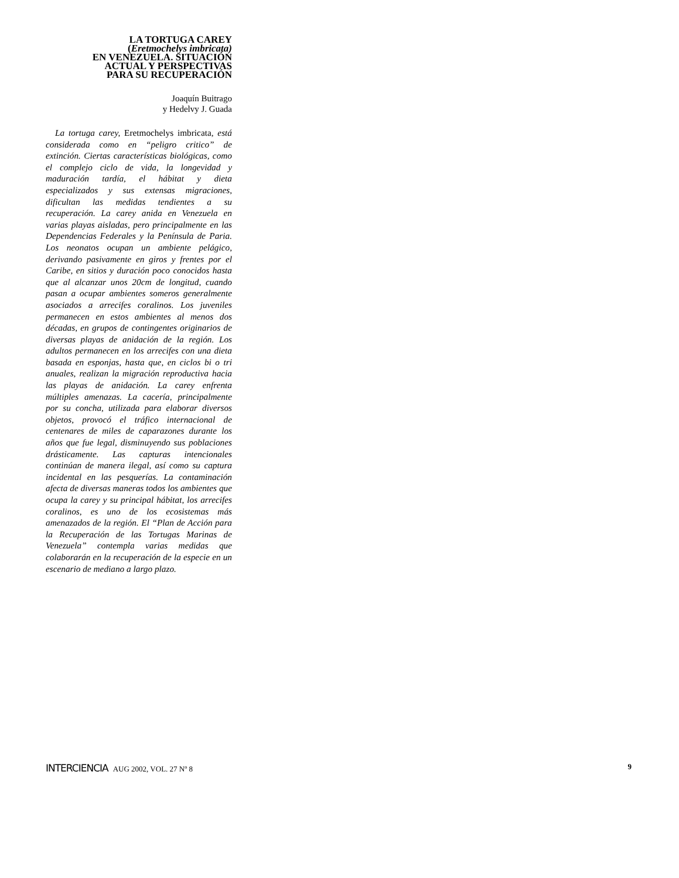LA TORTUGA CAREY
(Eretmochelys imbricata)
EN VENEZUELA. SITUACIÓN
ACTUAL Y PERSPECTIVAS
PARA SU RECUPERACIÓN
Joaquín Buitrago
y Hedelvy J. Guada
La tortuga carey, Eretmochelys imbricata, está considerada como en “peligro critico” de extinción. Ciertas características biológicas, como el complejo ciclo de vida, la longevidad y maduración tardía, el hábitat y dieta especializados y sus extensas migraciones, dificultan las medidas tendientes a su recuperación. La carey anida en Venezuela en varias playas aisladas, pero principalmente en las Dependencias Federales y la Península de Paria. Los neonatos ocupan un ambiente pelágico, derivando pasivamente en giros y frentes por el Caribe, en sitios y duración poco conocidos hasta que al alcanzar unos 20cm de longitud, cuando pasan a ocupar ambientes someros generalmente asociados a arrecifes coralinos. Los juveniles permanecen en estos ambientes al menos dos décadas, en grupos de contingentes originarios de diversas playas de anidación de la región. Los adultos permanecen en los arrecifes con una dieta basada en esponjas, hasta que, en ciclos bi o tri anuales, realizan la migración reproductiva hacia las playas de anidación. La carey enfrenta múltiples amenazas. La cacería, principalmente por su concha, utilizada para elaborar diversos objetos, provocó el tráfico internacional de centenares de miles de caparazones durante los años que fue legal, disminuyendo sus poblaciones drásticamente. Las capturas intencionales continúan de manera ilegal, así como su captura incidental en las pesquerías. La contaminación afecta de diversas maneras todos los ambientes que ocupa la carey y su principal hábitat, los arrecifes coralinos, es uno de los ecosistemas más amenazados de la región. El “Plan de Acción para la Recuperación de las Tortugas Marinas de Venezuela” contempla varias medidas que colaborarán en la recuperación de la especie en un escenario de mediano a largo plazo.
INTERCIENCIA AUG 2002, VOL. 27 Nº 8
9